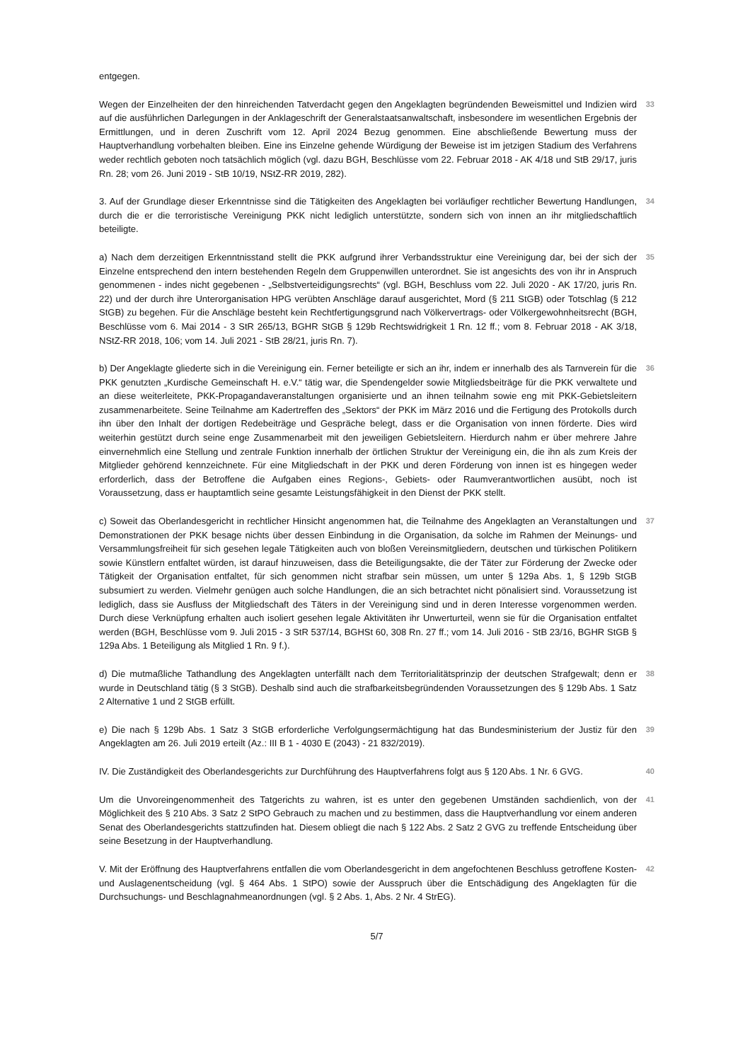entgegen.
Wegen der Einzelheiten der den hinreichenden Tatverdacht gegen den Angeklagten begründenden Beweismittel und Indizien wird auf die ausführlichen Darlegungen in der Anklageschrift der Generalstaatsanwaltschaft, insbesondere im wesentlichen Ergebnis der Ermittlungen, und in deren Zuschrift vom 12. April 2024 Bezug genommen. Eine abschließende Bewertung muss der Hauptverhandlung vorbehalten bleiben. Eine ins Einzelne gehende Würdigung der Beweise ist im jetzigen Stadium des Verfahrens weder rechtlich geboten noch tatsächlich möglich (vgl. dazu BGH, Beschlüsse vom 22. Februar 2018 - AK 4/18 und StB 29/17, juris Rn. 28; vom 26. Juni 2019 - StB 10/19, NStZ-RR 2019, 282).
33
3. Auf der Grundlage dieser Erkenntnisse sind die Tätigkeiten des Angeklagten bei vorläufiger rechtlicher Bewertung Handlungen, durch die er die terroristische Vereinigung PKK nicht lediglich unterstützte, sondern sich von innen an ihr mitgliedschaftlich beteiligte.
34
a) Nach dem derzeitigen Erkenntnisstand stellt die PKK aufgrund ihrer Verbandsstruktur eine Vereinigung dar, bei der sich der Einzelne entsprechend den intern bestehenden Regeln dem Gruppenwillen unterordnet. Sie ist angesichts des von ihr in Anspruch genommenen - indes nicht gegebenen - „Selbstverteidigungsrechts“ (vgl. BGH, Beschluss vom 22. Juli 2020 - AK 17/20, juris Rn. 22) und der durch ihre Unterorganisation HPG verübten Anschläge darauf ausgerichtet, Mord (§ 211 StGB) oder Totschlag (§ 212 StGB) zu begehen. Für die Anschläge besteht kein Rechtfertigungsgrund nach Völkervertrags- oder Völkergewohnheitsrecht (BGH, Beschlüsse vom 6. Mai 2014 - 3 StR 265/13, BGHR StGB § 129b Rechtswidrigkeit 1 Rn. 12 ff.; vom 8. Februar 2018 - AK 3/18, NStZ-RR 2018, 106; vom 14. Juli 2021 - StB 28/21, juris Rn. 7).
35
b) Der Angeklagte gliederte sich in die Vereinigung ein. Ferner beteiligte er sich an ihr, indem er innerhalb des als Tarnverein für die PKK genutzten „Kurdische Gemeinschaft H. e.V.“ tätig war, die Spendengelder sowie Mitgliedsbeiträge für die PKK verwaltete und an diese weiterleitete, PKK-Propagandaveranstaltungen organisierte und an ihnen teilnahm sowie eng mit PKK-Gebietsleitern zusammenarbeitete. Seine Teilnahme am Kadertreffen des „Sektors“ der PKK im März 2016 und die Fertigung des Protokolls durch ihn über den Inhalt der dortigen Redebeiträge und Gespräche belegt, dass er die Organisation von innen förderte. Dies wird weiterhin gestützt durch seine enge Zusammenarbeit mit den jeweiligen Gebietsleitern. Hierdurch nahm er über mehrere Jahre einvernehmlich eine Stellung und zentrale Funktion innerhalb der örtlichen Struktur der Vereinigung ein, die ihn als zum Kreis der Mitglieder gehörend kennzeichnete. Für eine Mitgliedschaft in der PKK und deren Förderung von innen ist es hingegen weder erforderlich, dass der Betroffene die Aufgaben eines Regions-, Gebiets- oder Raumverantwortlichen ausübt, noch ist Voraussetzung, dass er hauptamtlich seine gesamte Leistungsfähigkeit in den Dienst der PKK stellt.
36
c) Soweit das Oberlandesgericht in rechtlicher Hinsicht angenommen hat, die Teilnahme des Angeklagten an Veranstaltungen und Demonstrationen der PKK besage nichts über dessen Einbindung in die Organisation, da solche im Rahmen der Meinungs- und Versammlungsfreiheit für sich gesehen legale Tätigkeiten auch von bloßen Vereinsmitgliedern, deutschen und türkischen Politikern sowie Künstlern entfaltet würden, ist darauf hinzuweisen, dass die Beteiligungsakte, die der Täter zur Förderung der Zwecke oder Tätigkeit der Organisation entfaltet, für sich genommen nicht strafbar sein müssen, um unter § 129a Abs. 1, § 129b StGB subsumiert zu werden. Vielmehr genügen auch solche Handlungen, die an sich betrachtet nicht pönalisiert sind. Voraussetzung ist lediglich, dass sie Ausfluss der Mitgliedschaft des Täters in der Vereinigung sind und in deren Interesse vorgenommen werden. Durch diese Verknüpfung erhalten auch isoliert gesehen legale Aktivitäten ihr Unwerturteil, wenn sie für die Organisation entfaltet werden (BGH, Beschlüsse vom 9. Juli 2015 - 3 StR 537/14, BGHSt 60, 308 Rn. 27 ff.; vom 14. Juli 2016 - StB 23/16, BGHR StGB § 129a Abs. 1 Beteiligung als Mitglied 1 Rn. 9 f.).
37
d) Die mutmaßliche Tathandlung des Angeklagten unterfällt nach dem Territorialitätsprinzip der deutschen Strafgewalt; denn er wurde in Deutschland tätig (§ 3 StGB). Deshalb sind auch die strafbarkeitsbegründenden Voraussetzungen des § 129b Abs. 1 Satz 2 Alternative 1 und 2 StGB erfüllt.
38
e) Die nach § 129b Abs. 1 Satz 3 StGB erforderliche Verfolgungsermächtigung hat das Bundesministerium der Justiz für den Angeklagten am 26. Juli 2019 erteilt (Az.: III B 1 - 4030 E (2043) - 21 832/2019).
39
IV. Die Zuständigkeit des Oberlandesgerichts zur Durchführung des Hauptverfahrens folgt aus § 120 Abs. 1 Nr. 6 GVG.
40
Um die Unvoreingenommenheit des Tatgerichts zu wahren, ist es unter den gegebenen Umständen sachdienlich, von der Möglichkeit des § 210 Abs. 3 Satz 2 StPO Gebrauch zu machen und zu bestimmen, dass die Hauptverhandlung vor einem anderen Senat des Oberlandesgerichts stattzufinden hat. Diesem obliegt die nach § 122 Abs. 2 Satz 2 GVG zu treffende Entscheidung über seine Besetzung in der Hauptverhandlung.
41
V. Mit der Eröffnung des Hauptverfahrens entfallen die vom Oberlandesgericht in dem angefochtenen Beschluss getroffene Kosten- und Auslagenentscheidung (vgl. § 464 Abs. 1 StPO) sowie der Ausspruch über die Entschädigung des Angeklagten für die Durchsuchungs- und Beschlagnahmeanordnungen (vgl. § 2 Abs. 1, Abs. 2 Nr. 4 StrEG).
42
5/7